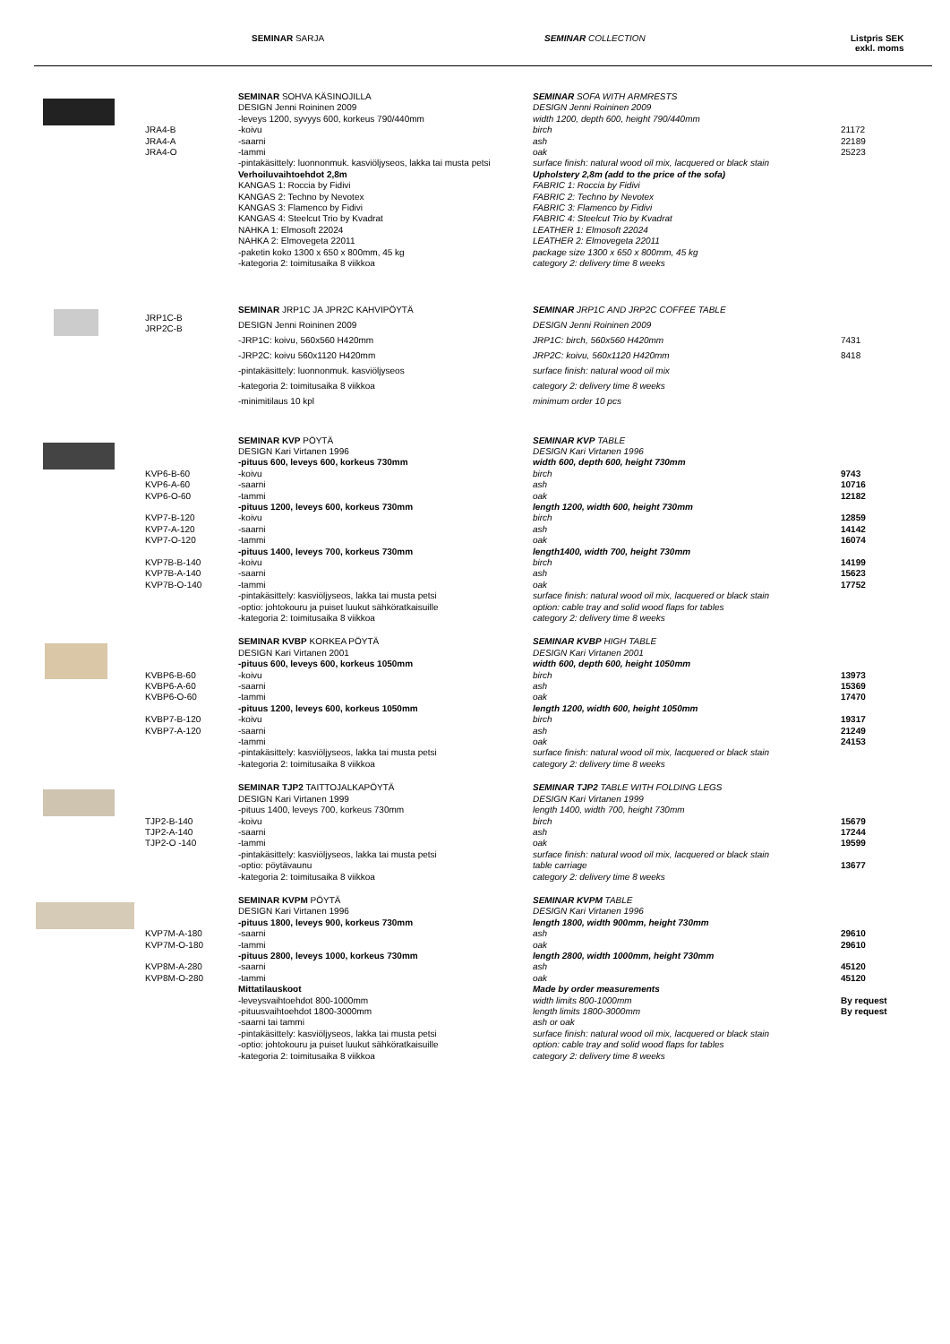SEMINAR SARJA SEMINAR COLLECTION Listpris SEK
exkl. moms
| | | SEMINAR SOHVA KÄSINOJILLA DESIGN Jenni Roininen 2009 -leveys 1200, syvyys 600, korkeus 790/440mm | SEMINAR SOFA WITH ARMRESTS DESIGN Jenni Roininen 2009 width 1200, depth 600, height 790/440mm | |
| | JRA4-B | -koivu | birch | 21172 |
| | JRA4-A | -saarni | ash | 22189 |
| | JRA4-O | -tammi | oak | 25223 |
| | | -pintakäsittely: luonnonmuk. kasviöljyseos, lakka tai musta petsi Verhoiluvaihtoehdot 2,8m KANGAS 1: Roccia by Fidivi KANGAS 2: Techno by Nevotex KANGAS 3: Flamenco by Fidivi KANGAS 4: Steelcut Trio by Kvadrat NAHKA 1: Elmosoft 22024 NAHKA 2: Elmovegeta 22011 -paketin koko 1300 x 650 x 800mm, 45 kg -kategoria 2: toimitusaika 8 viikkoa | surface finish: natural wood oil mix, lacquered or black stain Upholstery 2,8m (add to the price of the sofa) FABRIC 1: Roccia by Fidivi FABRIC 2: Techno by Nevotex FABRIC 3: Flamenco by Fidivi FABRIC 4: Steelcut Trio by Kvadrat LEATHER 1: Elmosoft 22024 LEATHER 2: Elmovegeta 22011 package size 1300 x 650 x 800mm, 45 kg category 2: delivery time 8 weeks | |
| | JRP1C-B JRP2C-B | SEMINAR JRP1C JA JPR2C KAHVIPÖYTÄ DESIGN Jenni Roininen 2009 -JRP1C: koivu, 560x560 H420mm -JRP2C: koivu 560x1120 H420mm -pintakäsittely: luonnonmuk. kasviöljyseos -kategoria 2: toimitusaika 8 viikkoa -minimitilaus 10 kpl | SEMINAR JRP1C AND JRP2C COFFEE TABLE DESIGN Jenni Roininen 2009 JRP1C: birch, 560x560 H420mm JRP2C: koivu, 560x1120 H420mm surface finish: natural wood oil mix category 2: delivery time 8 weeks minimum order 10 pcs | 7431 8418 |
| | KVP6-B-60 KVP6-A-60 KVP6-O-60 KVP7-B-120 KVP7-A-120 KVP7-O-120 KVP7B-B-140 KVP7B-A-140 KVP7B-O-140 | SEMINAR KVP PÖYTÄ DESIGN Kari Virtanen 1996 -pituus 600, leveys 600, korkeus 730mm -koivu -saarni -tammi -pituus 1200, leveys 600, korkeus 730mm -koivu -saarni -tammi -pituus 1400, leveys 700, korkeus 730mm -koivu -saarni -tammi -pintakäsittely: kasviöljyseos, lakka tai musta petsi -optio: johtokouru ja puiset luukut sähköratkaisuille -kategoria 2: toimitusaika 8 viikkoa | SEMINAR KVP TABLE DESIGN Kari Virtanen 1996 width 600, depth 600, height 730mm birch ash oak length 1200, width 600, height 730mm birch ash oak length1400, width 700, height 730mm birch ash oak surface finish: natural wood oil mix, lacquered or black stain option: cable tray and solid wood flaps for tables category 2: delivery time 8 weeks | 9743 10716 12182 12859 14142 16074 14199 15623 17752 |
| | KVBP6-B-60 KVBP6-A-60 KVBP6-O-60 KVBP7-B-120 KVBP7-A-120 | SEMINAR KVBP KORKEA PÖYTÄ DESIGN Kari Virtanen 2001 -pituus 600, leveys 600, korkeus 1050mm -koivu -saarni -tammi -pituus 1200, leveys 600, korkeus 1050mm -koivu -saarni -tammi -pintakäsittely: kasviöljyseos, lakka tai musta petsi -kategoria 2: toimitusaika 8 viikkoa | SEMINAR KVBP HIGH TABLE DESIGN Kari Virtanen 2001 width 600, depth 600, height 1050mm birch ash oak length 1200, width 600, height 1050mm birch ash oak surface finish: natural wood oil mix, lacquered or black stain category 2: delivery time 8 weeks | 13973 15369 17470 19317 21249 24153 |
| | TJP2-B-140 TJP2-A-140 TJP2-O -140 | SEMINAR TJP2 TAITTOJALKAPÖYTÄ DESIGN Kari Virtanen 1999 -pituus 1400, leveys 700, korkeus 730mm -koivu -saarni -tammi -pintakäsittely: kasviöljyseos, lakka tai musta petsi -optio: pöytävaunu -kategoria 2: toimitusaika 8 viikkoa | SEMINAR TJP2 TABLE WITH FOLDING LEGS DESIGN Kari Virtanen 1999 length 1400, width 700, height 730mm birch ash oak surface finish: natural wood oil mix, lacquered or black stain table carriage category 2: delivery time 8 weeks | 15679 17244 19599 13677 |
| | KVP7M-A-180 KVP7M-O-180 KVP8M-A-280 KVP8M-O-280 | SEMINAR KVPM PÖYTÄ DESIGN Kari Virtanen 1996 -pituus 1800, leveys 900, korkeus 730mm -saarni -tammi -pituus 2800, leveys 1000, korkeus 730mm -saarni -tammi Mittatilauskoot -leveysvaihtoehdot 800-1000mm -pituusvaihtoehdot 1800-3000mm -saarni tai tammi -pintakäsittely: kasviöljyseos, lakka tai musta petsi -optio: johtokouru ja puiset luukut sähköratkaisuille -kategoria 2: toimitusaika 8 viikkoa | SEMINAR KVPM TABLE DESIGN Kari Virtanen 1996 length 1800, width 900mm, height 730mm ash oak length 2800, width 1000mm, height 730mm ash oak Made by order measurements width limits 800-1000mm length limits 1800-3000mm ash or oak surface finish: natural wood oil mix, lacquered or black stain option: cable tray and solid wood flaps for tables category 2: delivery time 8 weeks | 29610 29610 45120 45120 By request By request |